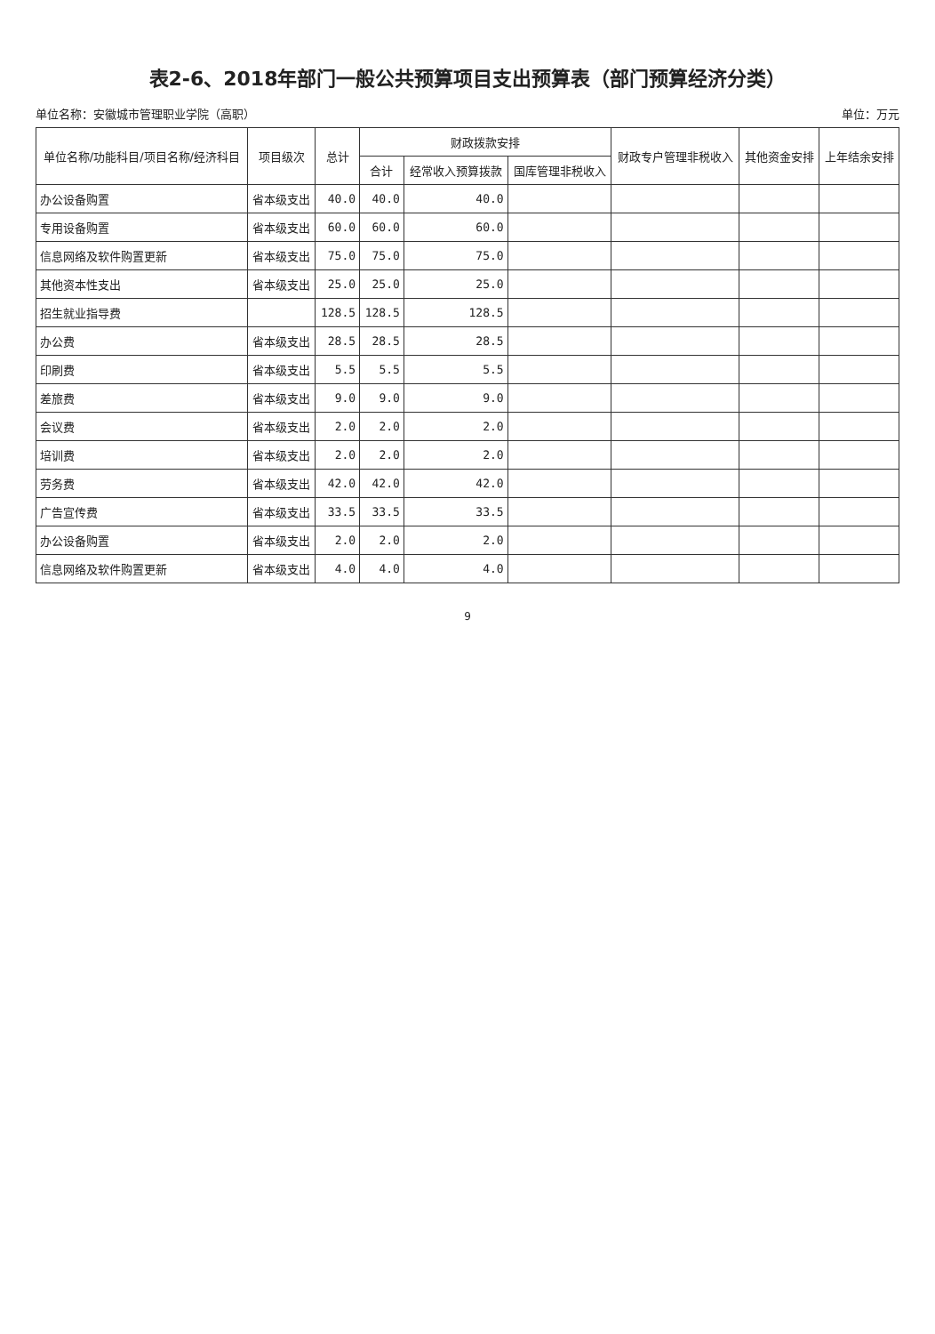表2-6、2018年部门一般公共预算项目支出预算表（部门预算经济分类）
单位名称：安徽城市管理职业学院（高职） 单位：万元
| 单位名称/功能科目/项目名称/经济科目 | 项目级次 | 总计 | 财政拨款安排 | | | 财政专户管理非税收入 | 其他资金安排 | 上年结余安排 |
| --- | --- | --- | --- | --- | --- | --- | --- | --- |
| | | | 合计 | 经常收入预算拨款 | 国库管理非税收入 | | | |
| 办公设备购置 | 省本级支出 | 40.0 | 40.0 | 40.0 | | | | |
| 专用设备购置 | 省本级支出 | 60.0 | 60.0 | 60.0 | | | | |
| 信息网络及软件购置更新 | 省本级支出 | 75.0 | 75.0 | 75.0 | | | | |
| 其他资本性支出 | 省本级支出 | 25.0 | 25.0 | 25.0 | | | | |
| 招生就业指导费 | | 128.5 | 128.5 | 128.5 | | | | |
| 办公费 | 省本级支出 | 28.5 | 28.5 | 28.5 | | | | |
| 印刷费 | 省本级支出 | 5.5 | 5.5 | 5.5 | | | | |
| 差旅费 | 省本级支出 | 9.0 | 9.0 | 9.0 | | | | |
| 会议费 | 省本级支出 | 2.0 | 2.0 | 2.0 | | | | |
| 培训费 | 省本级支出 | 2.0 | 2.0 | 2.0 | | | | |
| 劳务费 | 省本级支出 | 42.0 | 42.0 | 42.0 | | | | |
| 广告宣传费 | 省本级支出 | 33.5 | 33.5 | 33.5 | | | | |
| 办公设备购置 | 省本级支出 | 2.0 | 2.0 | 2.0 | | | | |
| 信息网络及软件购置更新 | 省本级支出 | 4.0 | 4.0 | 4.0 | | | | |
9